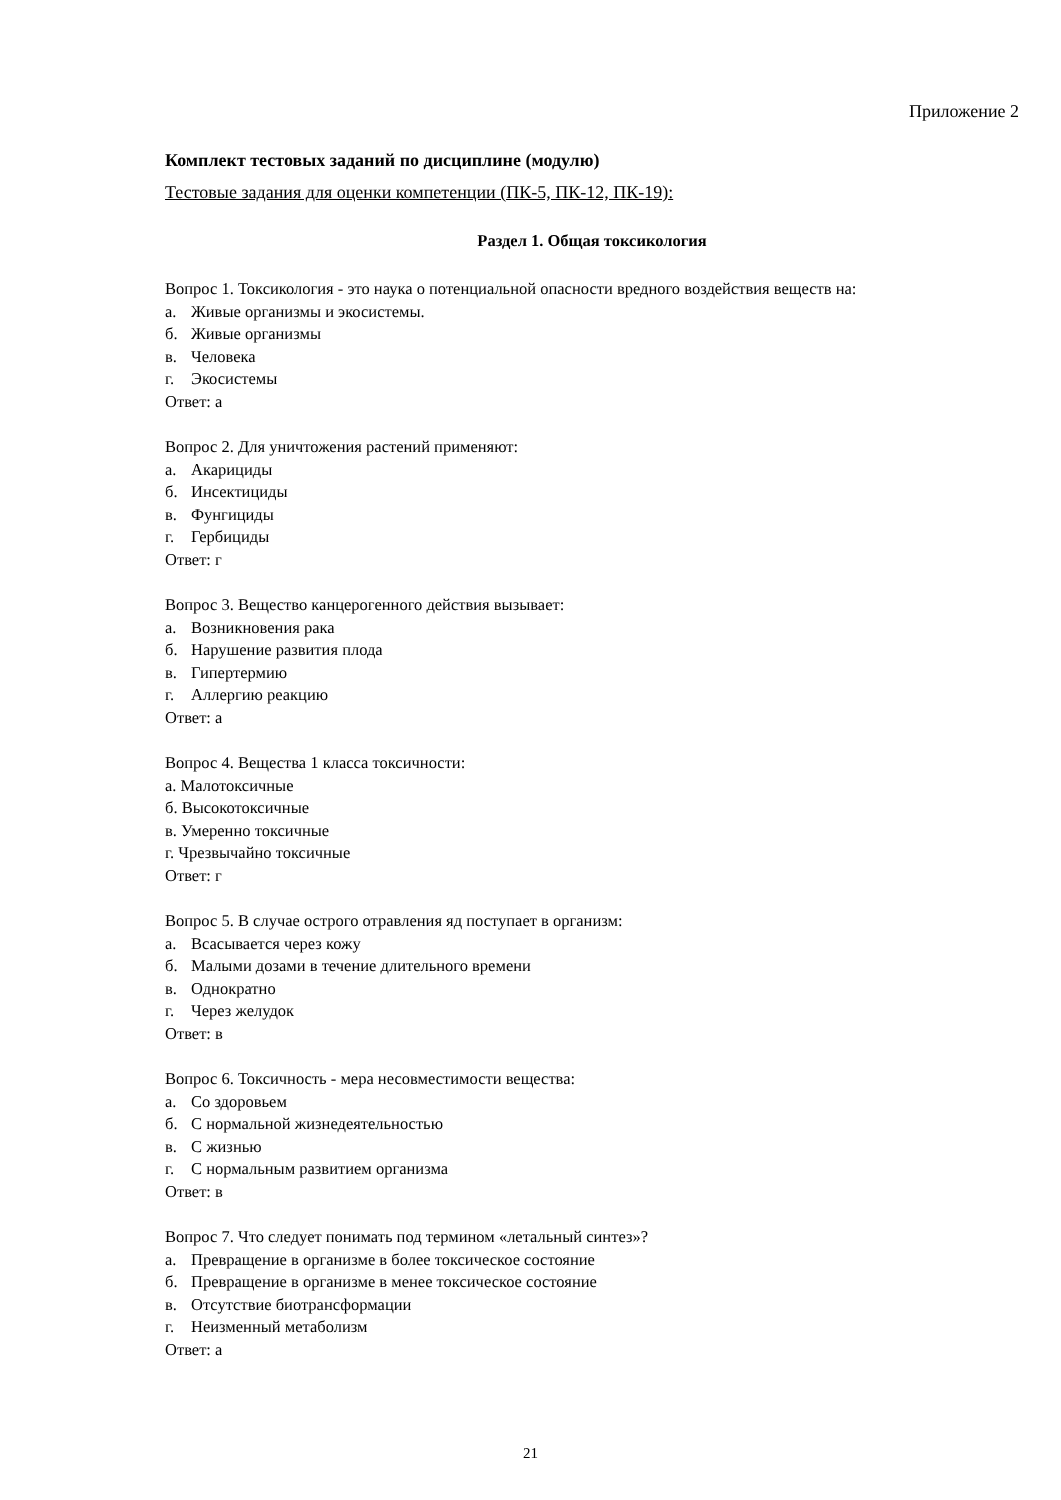Приложение 2
Комплект тестовых заданий по дисциплине (модулю)
Тестовые задания для оценки компетенции (ПК-5, ПК-12, ПК-19):
Раздел 1. Общая токсикология
Вопрос 1. Токсикология - это наука о потенциальной опасности вредного воздействия веществ на:
а. Живые организмы и экосистемы.
б. Живые организмы
в. Человека
г. Экосистемы
Ответ: а
Вопрос 2. Для уничтожения растений применяют:
а. Акарициды
б. Инсектициды
в. Фунгициды
г. Гербициды
Ответ: г
Вопрос 3. Вещество канцерогенного действия вызывает:
а. Возникновения рака
б. Нарушение развития плода
в. Гипертермию
г. Аллергию реакцию
Ответ: а
Вопрос 4. Вещества 1 класса токсичности:
а. Малотоксичные
б. Высокотоксичные
в. Умеренно токсичные
г. Чрезвычайно токсичные
Ответ: г
Вопрос 5. В случае острого отравления яд поступает в организм:
а. Всасывается через кожу
б. Малыми дозами в течение длительного времени
в. Однократно
г. Через желудок
Ответ: в
Вопрос 6. Токсичность - мера несовместимости вещества:
а. Со здоровьем
б. С нормальной жизнедеятельностью
в. С жизнью
г. С нормальным развитием организма
Ответ: в
Вопрос 7. Что следует понимать под термином «летальный синтез»?
а. Превращение в организме в более токсическое состояние
б. Превращение в организме в менее токсическое состояние
в. Отсутствие биотрансформации
г. Неизменный метаболизм
Ответ: а
21